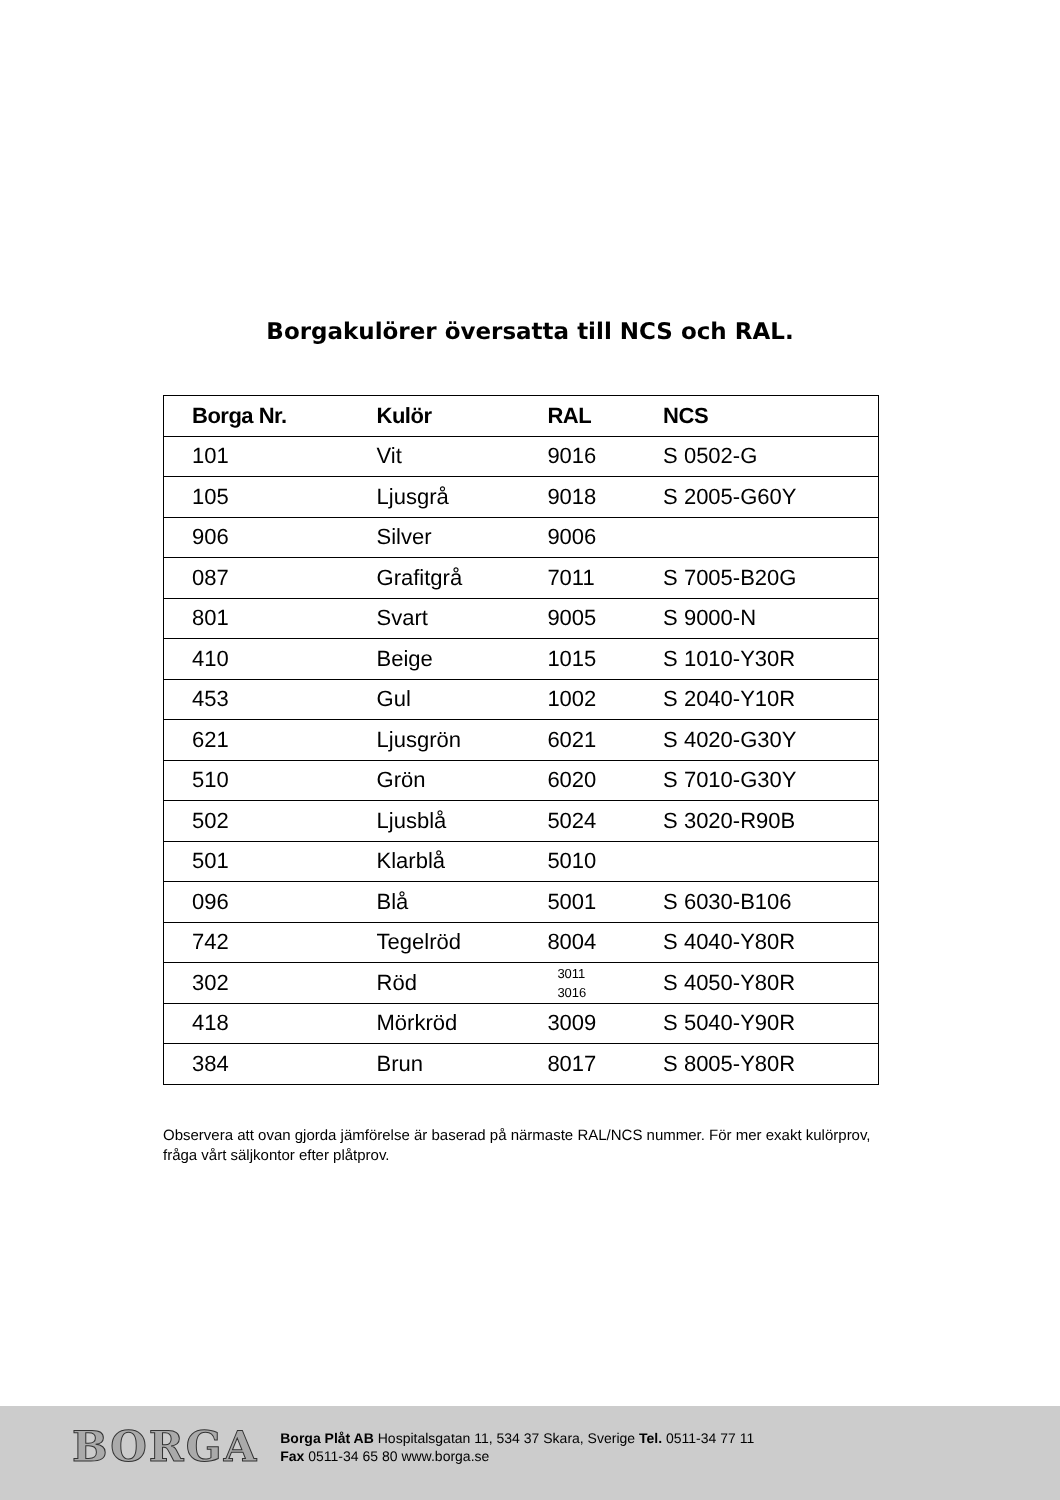Borgakulörer översatta till NCS och RAL.
| Borga Nr. | Kulör | RAL | NCS |
| --- | --- | --- | --- |
| 101 | Vit | 9016 | S 0502-G |
| 105 | Ljusgrå | 9018 | S 2005-G60Y |
| 906 | Silver | 9006 | |
| 087 | Grafitgrå | 7011 | S 7005-B20G |
| 801 | Svart | 9005 | S 9000-N |
| 410 | Beige | 1015 | S 1010-Y30R |
| 453 | Gul | 1002 | S 2040-Y10R |
| 621 | Ljusgrön | 6021 | S 4020-G30Y |
| 510 | Grön | 6020 | S 7010-G30Y |
| 502 | Ljusblå | 5024 | S 3020-R90B |
| 501 | Klarblå | 5010 | |
| 096 | Blå | 5001 | S 6030-B106 |
| 742 | Tegelröd | 8004 | S 4040-Y80R |
| 302 | Röd | 3011 3016 | S 4050-Y80R |
| 418 | Mörkröd | 3009 | S 5040-Y90R |
| 384 | Brun | 8017 | S 8005-Y80R |
Observera att ovan gjorda jämförelse är baserad på närmaste RAL/NCS nummer. För mer exakt kulörprov, fråga vårt säljkontor efter plåtprov.
BORGA
Borga Plåt AB Hospitalsgatan 11, 534 37 Skara, Sverige Tel. 0511-34 77 11
Fax 0511-34 65 80 www.borga.se